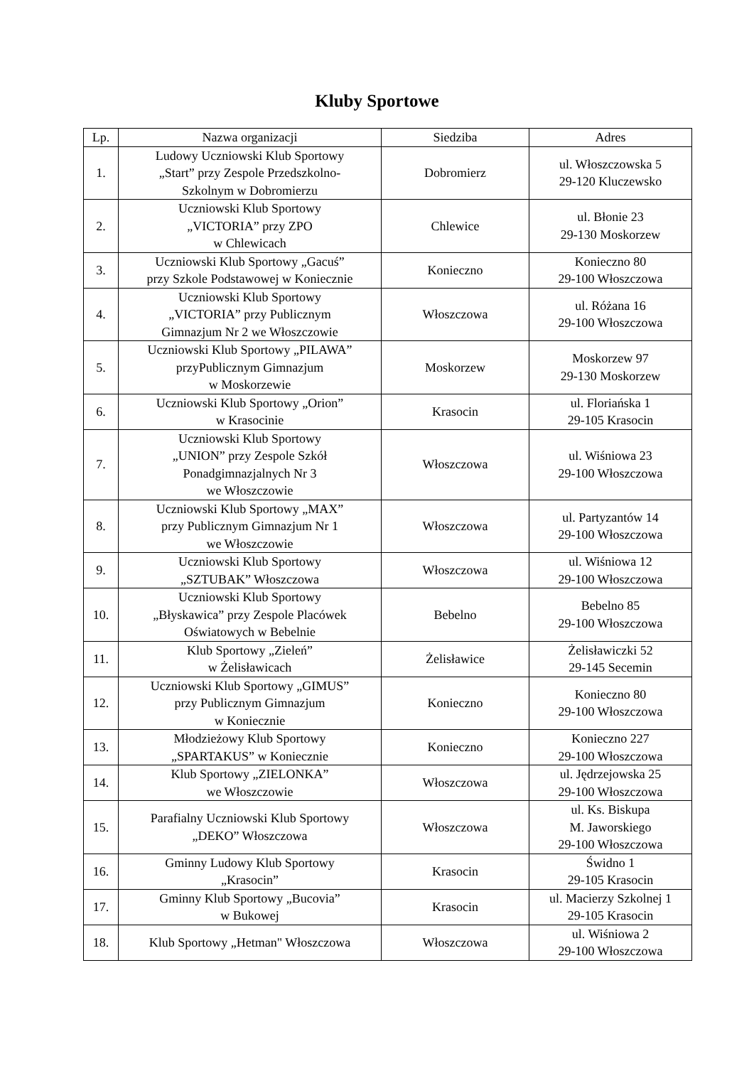Kluby Sportowe
| Lp. | Nazwa organizacji | Siedziba | Adres |
| --- | --- | --- | --- |
| 1. | Ludowy Uczniowski Klub Sportowy „Start” przy Zespole Przedszkolno- Szkolnym w Dobromierzu | Dobromierz | ul. Włoszczowska 5 29-120 Kluczewsko |
| 2. | Uczniowski Klub Sportowy „VICTORIA” przy ZPO w Chlewicach | Chlewice | ul. Błonie 23 29-130 Moskorzew |
| 3. | Uczniowski Klub Sportowy „Gacuś” przy Szkole Podstawowej w Koniecznie | Konieczno | Konieczno 80 29-100 Włoszczowa |
| 4. | Uczniowski Klub Sportowy „VICTORIA” przy Publicznym Gimnazjum Nr 2 we Włoszczowie | Włoszczowa | ul. Różana 16 29-100 Włoszczowa |
| 5. | Uczniowski Klub Sportowy „PILAWA” przyPublicznym Gimnazjum w Moskorzewie | Moskorzew | Moskorzew 97 29-130 Moskorzew |
| 6. | Uczniowski Klub Sportowy „Orion” w Krasocinie | Krasocin | ul. Floriańska 1 29-105 Krasocin |
| 7. | Uczniowski Klub Sportowy „UNION” przy Zespole Szkół Ponadgimnazjalnych Nr 3 we Włoszczowie | Włoszczowa | ul. Wiśniowa 23 29-100 Włoszczowa |
| 8. | Uczniowski Klub Sportowy „MAX” przy Publicznym Gimnazjum Nr 1 we Włoszczowie | Włoszczowa | ul. Partyzantów 14 29-100 Włoszczowa |
| 9. | Uczniowski Klub Sportowy „SZTUBAK” Włoszczowa | Włoszczowa | ul. Wiśniowa 12 29-100 Włoszczowa |
| 10. | Uczniowski Klub Sportowy „Błyskawica” przy Zespole Placówek Oświatowych w Bebelnie | Bebelno | Bebelno 85 29-100 Włoszczowa |
| 11. | Klub Sportowy „Zieleń” w Żelisławicach | Żelisławice | Żelisławiczki 52 29-145 Secemin |
| 12. | Uczniowski Klub Sportowy „GIMUS” przy Publicznym Gimnazjum w Koniecznie | Konieczno | Konieczno 80 29-100 Włoszczowa |
| 13. | Młodzieżowy Klub Sportowy „SPARTAKUS” w Koniecznie | Konieczno | Konieczno 227 29-100 Włoszczowa |
| 14. | Klub Sportowy „ZIELONKA” we Włoszczowie | Włoszczowa | ul. Jędrzejowska 25 29-100 Włoszczowa |
| 15. | Parafialny Uczniowski Klub Sportowy „DEKO” Włoszczowa | Włoszczowa | ul. Ks. Biskupa M. Jaworskiego 29-100 Włoszczowa |
| 16. | Gminny Ludowy Klub Sportowy „Krasocin” | Krasocin | Świdno 1 29-105 Krasocin |
| 17. | Gminny Klub Sportowy „Bucovia” w Bukowej | Krasocin | ul. Macierzy Szkolnej 1 29-105 Krasocin |
| 18. | Klub Sportowy „Hetman" Włoszczowa | Włoszczowa | ul. Wiśniowa 2 29-100 Włoszczowa |